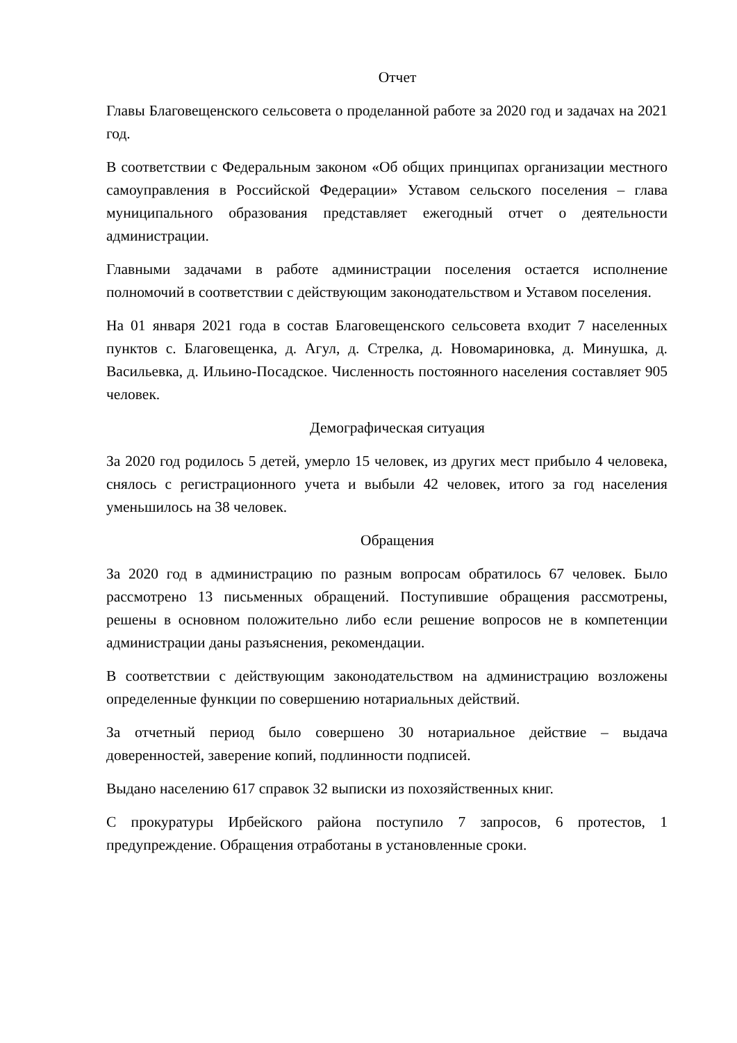Отчет
Главы Благовещенского сельсовета о проделанной работе за 2020 год и задачах на 2021 год.
В соответствии с Федеральным законом «Об общих принципах организации местного самоуправления в Российской Федерации» Уставом сельского поселения – глава муниципального образования представляет ежегодный отчет о деятельности администрации.
Главными задачами в работе администрации поселения остается исполнение полномочий в соответствии с действующим законодательством и Уставом поселения.
На 01 января 2021 года в состав Благовещенского сельсовета входит 7 населенных пунктов с. Благовещенка, д. Агул, д. Стрелка, д. Новомариновка, д. Минушка, д. Васильевка, д. Ильино-Посадское. Численность постоянного населения составляет 905 человек.
Демографическая ситуация
За 2020 год родилось 5 детей, умерло 15 человек, из других мест прибыло 4 человека, снялось с регистрационного учета и выбыли 42 человек, итого за год населения уменьшилось на 38 человек.
Обращения
За 2020 год в администрацию по разным вопросам обратилось 67 человек. Было рассмотрено 13 письменных обращений. Поступившие обращения рассмотрены, решены в основном положительно либо если решение вопросов не в компетенции администрации даны разъяснения, рекомендации.
В соответствии с действующим законодательством на администрацию возложены определенные функции по совершению нотариальных действий.
За отчетный период было совершено 30 нотариальное действие – выдача доверенностей, заверение копий, подлинности подписей.
Выдано населению 617 справок 32 выписки из похозяйственных книг.
С прокуратуры Ирбейского района поступило 7 запросов, 6 протестов, 1 предупреждение. Обращения отработаны в установленные сроки.